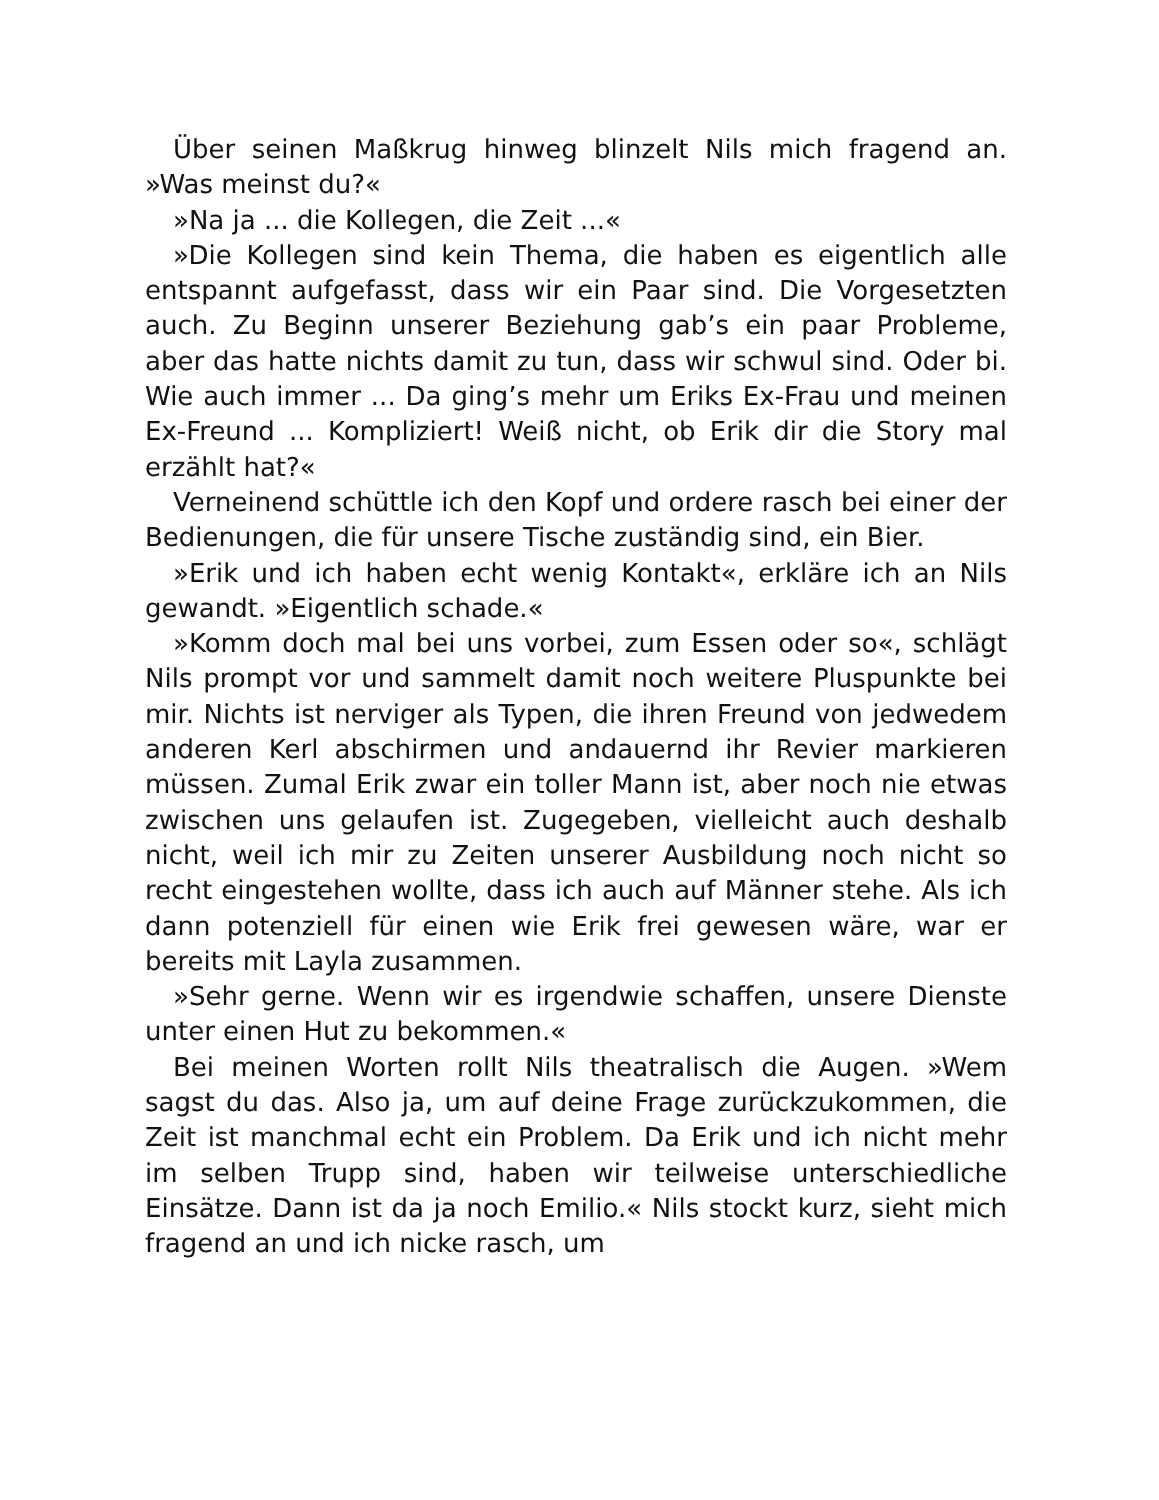Über seinen Maßkrug hinweg blinzelt Nils mich fragend an. »Was meinst du?«
»Na ja ... die Kollegen, die Zeit ...«
»Die Kollegen sind kein Thema, die haben es eigentlich alle entspannt aufgefasst, dass wir ein Paar sind. Die Vorgesetzten auch. Zu Beginn unserer Beziehung gab’s ein paar Probleme, aber das hatte nichts damit zu tun, dass wir schwul sind. Oder bi. Wie auch immer ... Da ging’s mehr um Eriks Ex-Frau und meinen Ex-Freund ... Kompliziert! Weiß nicht, ob Erik dir die Story mal erzählt hat?«
Verneinend schüttle ich den Kopf und ordere rasch bei einer der Bedienungen, die für unsere Tische zuständig sind, ein Bier.
»Erik und ich haben echt wenig Kontakt«, erkläre ich an Nils gewandt. »Eigentlich schade.«
»Komm doch mal bei uns vorbei, zum Essen oder so«, schlägt Nils prompt vor und sammelt damit noch weitere Pluspunkte bei mir. Nichts ist nerviger als Typen, die ihren Freund von jedwedem anderen Kerl abschirmen und andauernd ihr Revier markieren müssen. Zumal Erik zwar ein toller Mann ist, aber noch nie etwas zwischen uns gelaufen ist. Zugegeben, vielleicht auch deshalb nicht, weil ich mir zu Zeiten unserer Ausbildung noch nicht so recht eingestehen wollte, dass ich auch auf Männer stehe. Als ich dann potenziell für einen wie Erik frei gewesen wäre, war er bereits mit Layla zusammen.
»Sehr gerne. Wenn wir es irgendwie schaffen, unsere Dienste unter einen Hut zu bekommen.«
Bei meinen Worten rollt Nils theatralisch die Augen. »Wem sagst du das. Also ja, um auf deine Frage zurückzukommen, die Zeit ist manchmal echt ein Problem. Da Erik und ich nicht mehr im selben Trupp sind, haben wir teilweise unterschiedliche Einsätze. Dann ist da ja noch Emilio.« Nils stockt kurz, sieht mich fragend an und ich nicke rasch, um